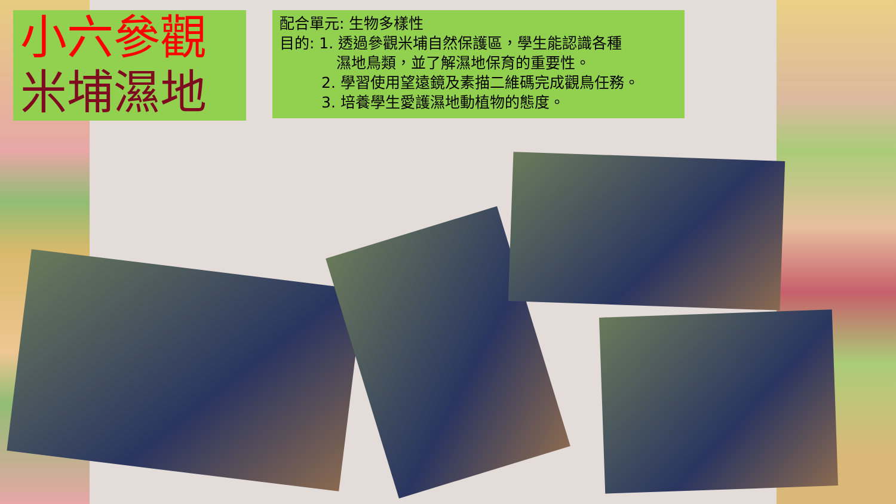小六參觀
米埔濕地
配合單元: 生物多樣性
目的: 1. 透過參觀米埔自然保護區，學生能認識各種
濕地鳥類，並了解濕地保育的重要性。
2. 學習使用望遠鏡及素描二維碼完成觀鳥任務。
3. 培養學生愛護濕地動植物的態度。